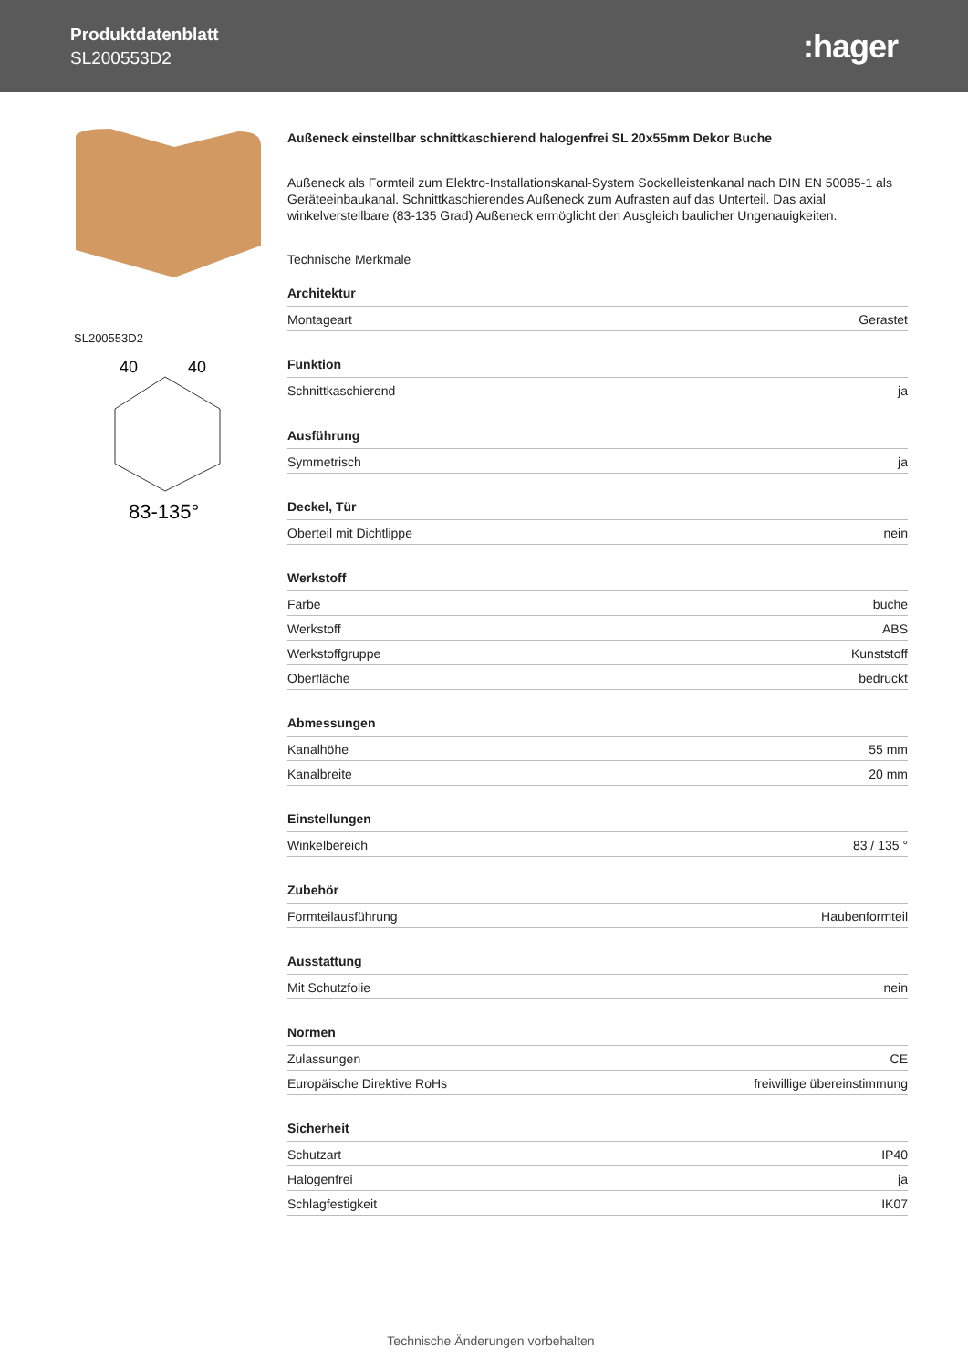Produktdatenblatt
SL200553D2
:hager
SL200553D2
83-135°
40
40
Außeneck einstellbar schnittkaschierend halogenfrei SL 20x55mm Dekor Buche
Außeneck als Formteil zum Elektro-Installationskanal-System Sockelleistenkanal nach DIN EN 50085-1 als Geräteeinbaukanal. Schnittkaschierendes Außeneck zum Aufrasten auf das Unterteil. Das axial winkelverstellbare (83-135 Grad) Außeneck ermöglicht den Ausgleich baulicher Ungenauigkeiten.
Technische Merkmale
| Architektur | |
| --- | --- |
| Montageart | Gerastet |
| Funktion | |
| Schnittkaschierend | ja |
| Ausführung | |
| Symmetrisch | ja |
| Deckel, Tür | |
| Oberteil mit Dichtlippe | nein |
| Werkstoff | |
| Farbe | buche |
| Werkstoff | ABS |
| Werkstoffgruppe | Kunststoff |
| Oberfläche | bedruckt |
| Abmessungen | |
| Kanalhöhe | 55 mm |
| Kanalbreite | 20 mm |
| Einstellungen | |
| Winkelbereich | 83 / 135 ° |
| Zubehör | |
| Formteilausführung | Haubenformteil |
| Ausstattung | |
| Mit Schutzfolie | nein |
| Normen | |
| Zulassungen | CE |
| Europäische Direktive RoHs | freiwillige übereinstimmung |
| Sicherheit | |
| Schutzart | IP40 |
| Halogenfrei | ja |
| Schlagfestigkeit | IK07 |
Technische Änderungen vorbehalten